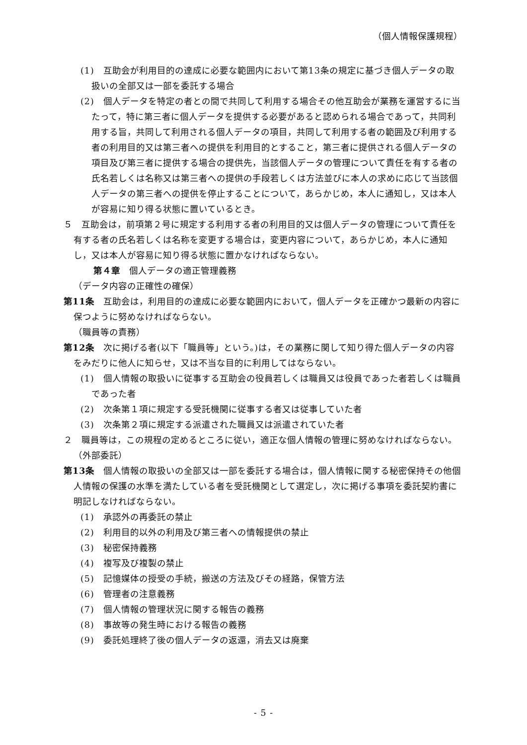（個人情報保護規程）
(1)　互助会が利用目的の達成に必要な範囲内において第13条の規定に基づき個人データの取扱いの全部又は一部を委託する場合
(2)　個人データを特定の者との間で共同して利用する場合その他互助会が業務を運営するに当たって，特に第三者に個人データを提供する必要があると認められる場合であって，共同利用する旨，共同して利用される個人データの項目，共同して利用する者の範囲及び利用する者の利用目的又は第三者への提供を利用目的とすること，第三者に提供される個人データの項目及び第三者に提供する場合の提供先，当該個人データの管理について責任を有する者の氏名若しくは名称又は第三者への提供の手段若しくは方法並びに本人の求めに応じて当該個人データの第三者への提供を停止することについて，あらかじめ，本人に通知し，又は本人が容易に知り得る状態に置いているとき。
５　互助会は，前項第２号に規定する利用する者の利用目的又は個人データの管理について責任を有する者の氏名若しくは名称を変更する場合は，変更内容について，あらかじめ，本人に通知し，又は本人が容易に知り得る状態に置かなければならない。
第４章　個人データの適正管理義務
（データ内容の正確性の確保）
第11条　互助会は，利用目的の達成に必要な範囲内において，個人データを正確かつ最新の内容に保つように努めなければならない。
（職員等の責務）
第12条　次に掲げる者(以下「職員等」という。)は，その業務に関して知り得た個人データの内容をみだりに他人に知らせ，又は不当な目的に利用してはならない。
(1)　個人情報の取扱いに従事する互助会の役員若しくは職員又は役員であった者若しくは職員であった者
(2)　次条第１項に規定する受託機関に従事する者又は従事していた者
(3)　次条第２項に規定する派遣された職員又は派遣されていた者
２　職員等は，この規程の定めるところに従い，適正な個人情報の管理に努めなければならない。
（外部委託）
第13条　個人情報の取扱いの全部又は一部を委託する場合は，個人情報に関する秘密保持その他個人情報の保護の水準を満たしている者を受託機関として選定し，次に掲げる事項を委託契約書に明記しなければならない。
(1)　承認外の再委託の禁止
(2)　利用目的以外の利用及び第三者への情報提供の禁止
(3)　秘密保持義務
(4)　複写及び複製の禁止
(5)　記憶媒体の授受の手続，搬送の方法及びその経路，保管方法
(6)　管理者の注意義務
(7)　個人情報の管理状況に関する報告の義務
(8)　事故等の発生時における報告の義務
(9)　委託処理終了後の個人データの返還，消去又は廃棄
- 5 -